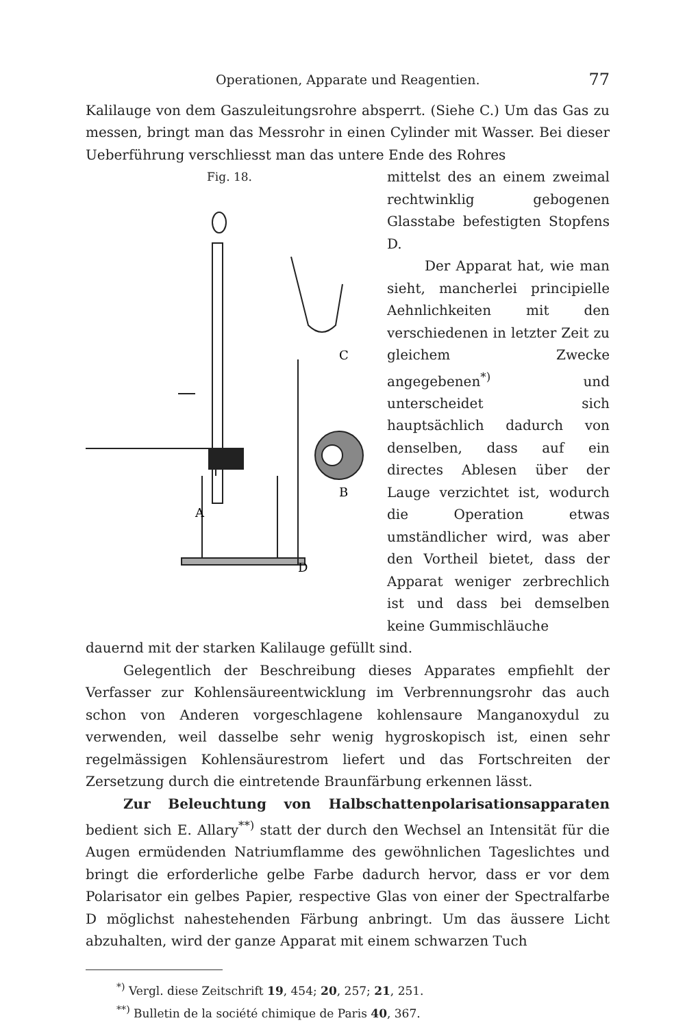Operationen, Apparate und Reagentien. 77
Kalilauge von dem Gaszuleitungsrohre absperrt. (Siehe C.) Um das Gas zu messen, bringt man das Messrohr in einen Cylinder mit Wasser. Bei dieser Ueberführung verschliesst man das untere Ende des Rohres
Fig. 18.
A
B
C
D
mittelst des an einem zweimal rechtwinklig gebogenen Glasstabe befestigten Stopfens D.
Der Apparat hat, wie man sieht, mancherlei principielle Aehnlichkeiten mit den verschiedenen in letzter Zeit zu gleichem Zwecke angegebenen<sup>*)</sup> und unterscheidet sich hauptsächlich dadurch von denselben, dass auf ein directes Ablesen über der Lauge verzichtet ist, wodurch die Operation etwas umständlicher wird, was aber den Vortheil bietet, dass der Apparat weniger zerbrechlich ist und dass bei demselben keine Gummischläuche
dauernd mit der starken Kalilauge gefüllt sind.
Gelegentlich der Beschreibung dieses Apparates empfiehlt der Verfasser zur Kohlensäureentwicklung im Verbrennungsrohr das auch schon von Anderen vorgeschlagene kohlensaure Manganoxydul zu verwenden, weil dasselbe sehr wenig hygroskopisch ist, einen sehr regelmässigen Kohlensäurestrom liefert und das Fortschreiten der Zersetzung durch die eintretende Braunfärbung erkennen lässt.
Zur Beleuchtung von Halbschattenpolarisationsapparaten bedient sich E. Allary<sup>**)</sup> statt der durch den Wechsel an Intensität für die Augen ermüdenden Natriumflamme des gewöhnlichen Tageslichtes und bringt die erforderliche gelbe Farbe dadurch hervor, dass er vor dem Polarisator ein gelbes Papier, respective Glas von einer der Spectralfarbe D möglichst nahestehenden Färbung anbringt. Um das äussere Licht abzuhalten, wird der ganze Apparat mit einem schwarzen Tuch
<sup>*)</sup> Vergl. diese Zeitschrift 19, 454; 20, 257; 21, 251.
<sup>**)</sup> Bulletin de la société chimique de Paris 40, 367.